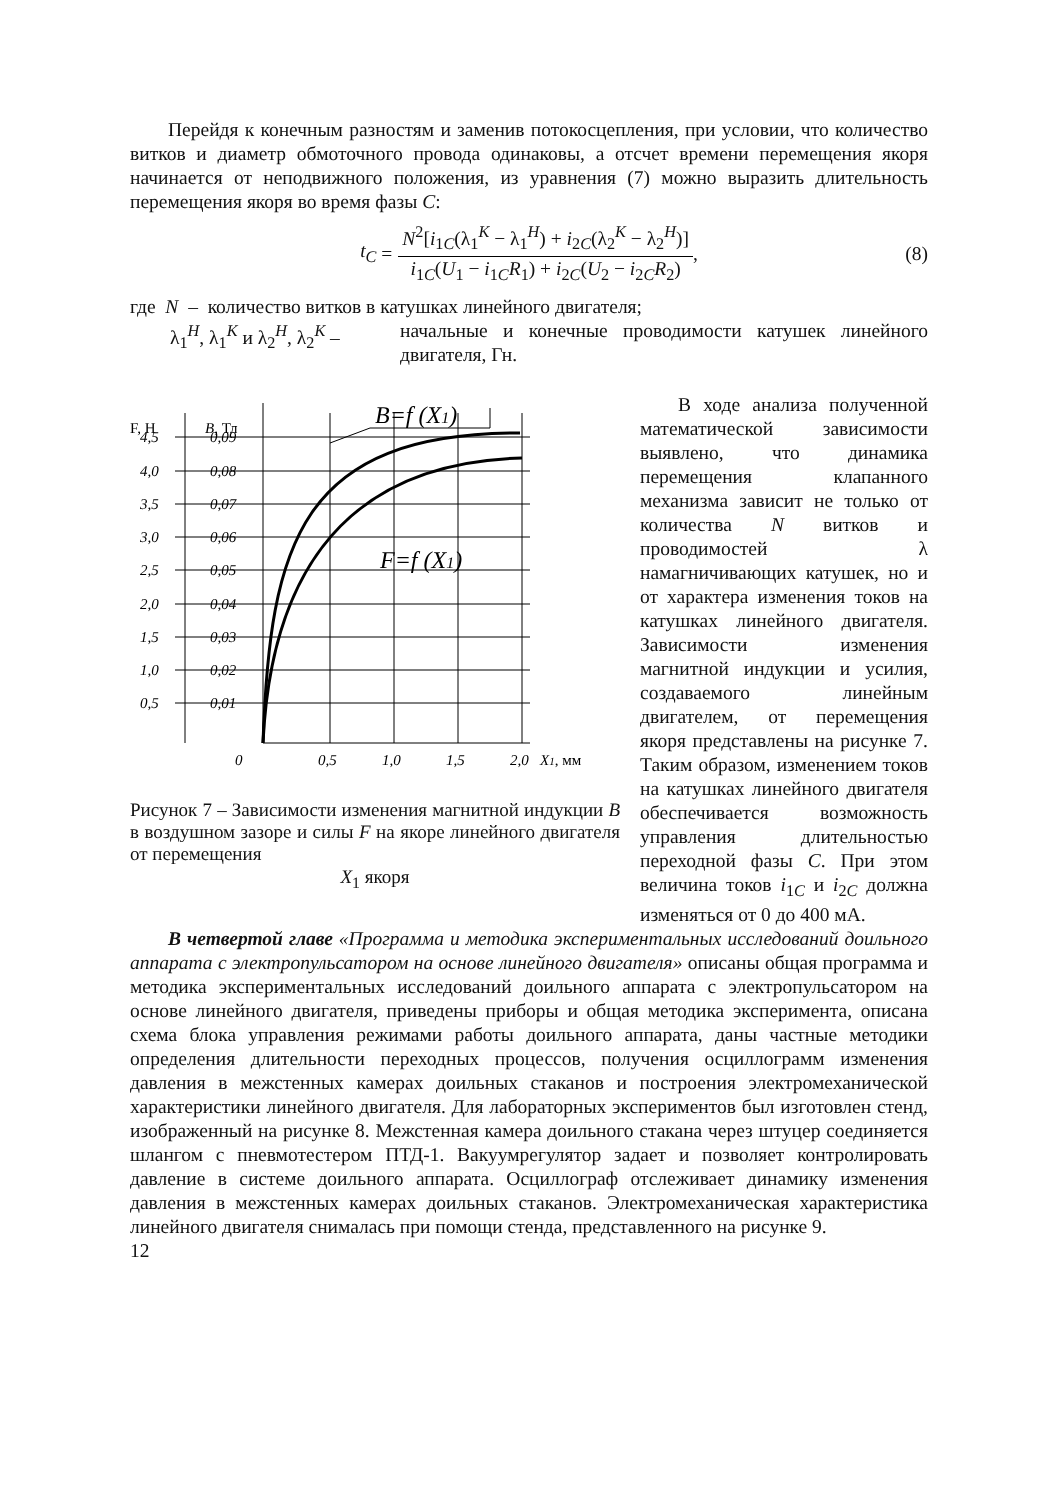Перейдя к конечным разностям и заменив потокосцепления, при условии, что количество витков и диаметр обмоточного провода одинаковы, а отсчет времени перемещения якоря начинается от неподвижного положения, из уравнения (7) можно выразить длительность перемещения якоря во время фазы C:
t<sub>C</sub> = N<sup>2</sup>[i<sub>1C</sub>(λ<sub>1</sub><sup>K</sup> − λ<sub>1</sub><sup>H</sup>) + i<sub>2C</sub>(λ<sub>2</sub><sup>K</sup> − λ<sub>2</sub><sup>H</sup>)] i<sub>1C</sub>(U<sub>1</sub> − i<sub>1C</sub>R<sub>1</sub>) + i<sub>2C</sub>(U<sub>2</sub> − i<sub>2C</sub>R<sub>2</sub>), (8)
где N – количество витков в катушках линейного двигателя;
λ<sub>1</sub><sup>H</sup>, λ<sub>1</sub><sup>K</sup> и λ<sub>2</sub><sup>H</sup>, λ<sub>2</sub><sup>K</sup> – начальные и конечные проводимости катушек линейного двигателя, Гн.
B=f (X1)
F=f (X1)
F, Н
B, Тл
4,5
0,09
4,0
0,08
3,5
0,07
3,0
0,06
2,5
0,05
2,0
0,04
1,5
0,03
1,0
0,02
0,5
0,01
0
0,5
1,0
1,5
2,0
X1, мм
Рисунок 7 – Зависимости изменения магнитной индукции B в воздушном зазоре и силы F на якоре линейного двигателя от перемещения
X<sub>1</sub> якоря
В ходе анализа полученной математической зависимости выявлено, что динамика перемещения клапанного механизма зависит не только от количества N витков и проводимостей λ намагничивающих катушек, но и от характера изменения токов на катушках линейного двигателя. Зависимости изменения магнитной индукции и усилия, создаваемого линейным двигателем, от перемещения якоря представлены на рисунке 7. Таким образом, изменением токов на катушках линейного двигателя обеспечивается возможность управления длительностью переходной фазы C. При этом величина токов i<sub>1C</sub> и i<sub>2C</sub> должна изменяться от 0 до 400 мА.
В четвертой главе «Программа и методика экспериментальных исследований доильного аппарата с электропульсатором на основе линейного двигателя» описаны общая программа и методика экспериментальных исследований доильного аппарата с электропульсатором на основе линейного двигателя, приведены приборы и общая методика эксперимента, описана схема блока управления режимами работы доильного аппарата, даны частные методики определения длительности переходных процессов, получения осциллограмм изменения давления в межстенных камерах доильных стаканов и построения электромеханической характеристики линейного двигателя. Для лабораторных экспериментов был изготовлен стенд, изображенный на рисунке 8. Межстенная камера доильного стакана через штуцер соединяется шлангом с пневмотестером ПТД-1. Вакуумрегулятор задает и позволяет контролировать давление в системе доильного аппарата. Осциллограф отслеживает динамику изменения давления в межстенных камерах доильных стаканов. Электромеханическая характеристика линейного двигателя снималась при помощи стенда, представленного на рисунке 9.
12